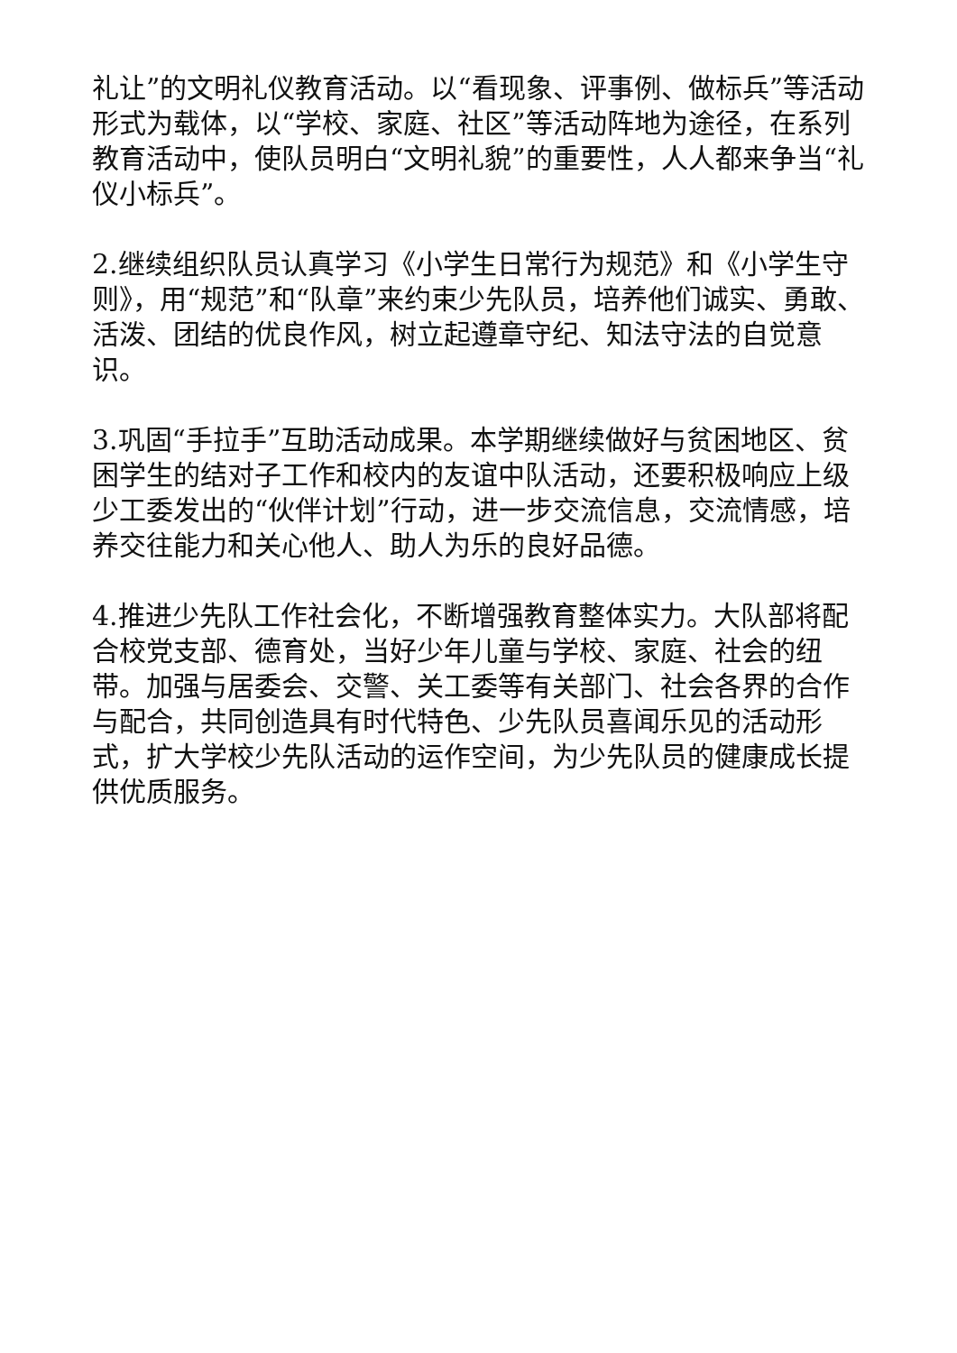礼让”的文明礼仪教育活动。以“看现象、评事例、做标兵”等活动形式为载体，以“学校、家庭、社区”等活动阵地为途径，在系列教育活动中，使队员明白“文明礼貌”的重要性，人人都来争当“礼仪小标兵”。
2.继续组织队员认真学习《小学生日常行为规范》和《小学生守则》，用“规范”和“队章”来约束少先队员，培养他们诚实、勇敢、活泼、团结的优良作风，树立起遵章守纪、知法守法的自觉意识。
3.巩固“手拉手”互助活动成果。本学期继续做好与贫困地区、贫困学生的结对子工作和校内的友谊中队活动，还要积极响应上级少工委发出的“伙伴计划”行动，进一步交流信息，交流情感，培养交往能力和关心他人、助人为乐的良好品德。
4.推进少先队工作社会化，不断增强教育整体实力。大队部将配合校党支部、德育处，当好少年儿童与学校、家庭、社会的纽带。加强与居委会、交警、关工委等有关部门、社会各界的合作与配合，共同创造具有时代特色、少先队员喜闻乐见的活动形式，扩大学校少先队活动的运作空间，为少先队员的健康成长提供优质服务。